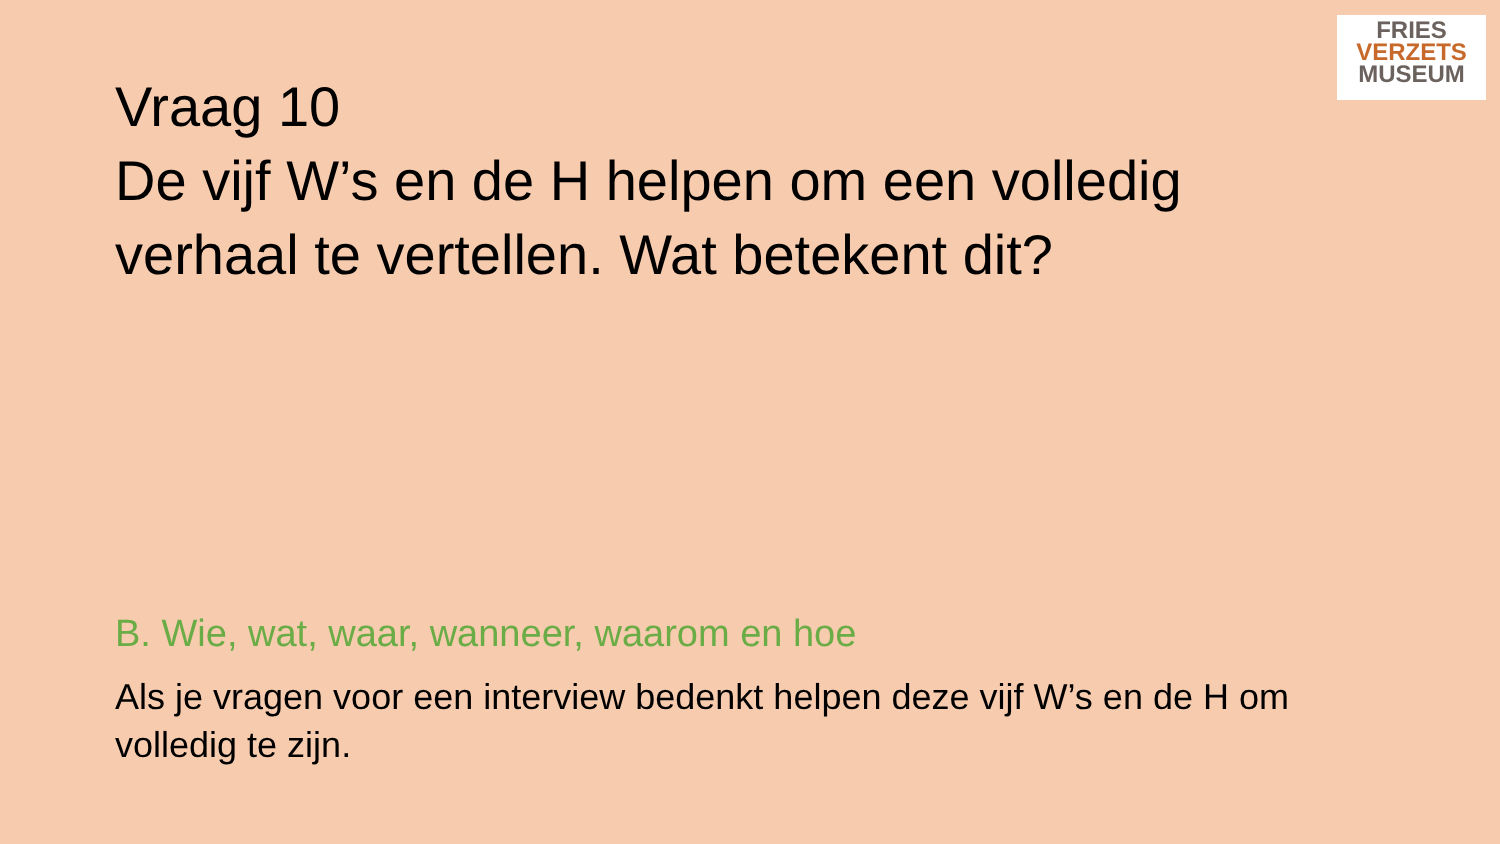FRIES
VERZETS
MUSEUM
Vraag 10
De vijf W’s en de H helpen om een volledig verhaal te vertellen. Wat betekent dit?
B. Wie, wat, waar, wanneer, waarom en hoe
Als je vragen voor een interview bedenkt helpen deze vijf W’s en de H om volledig te zijn.